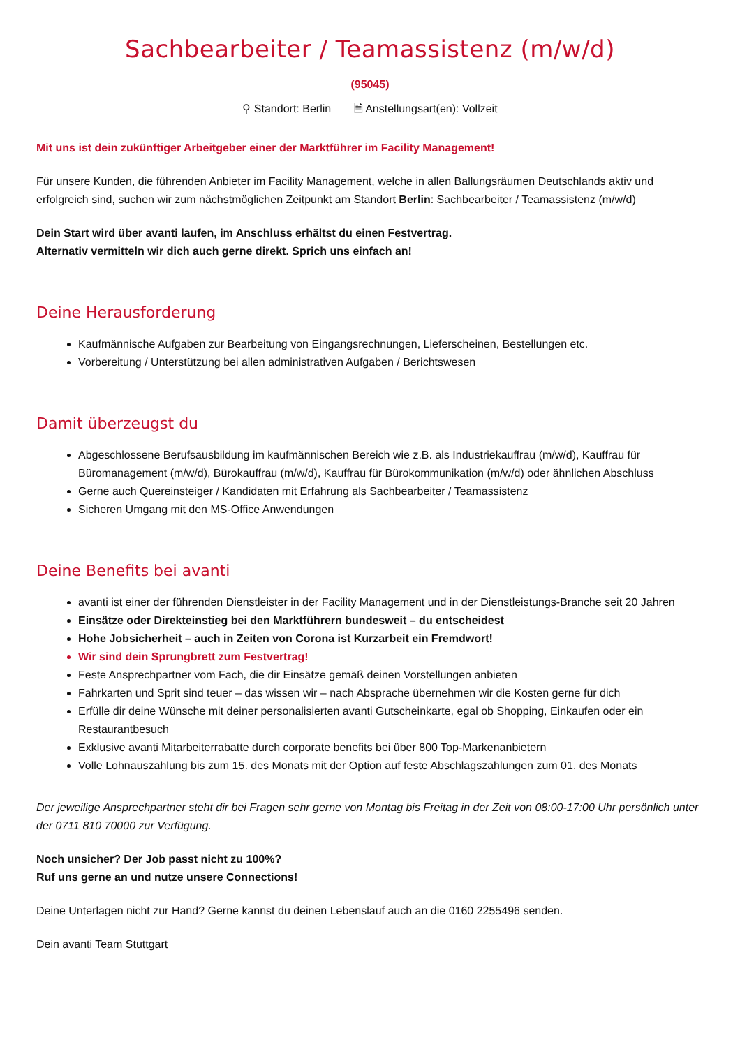Sachbearbeiter / Teamassistenz (m/w/d)
(95045)
⚲ Standort: Berlin 🗎 Anstellungsart(en): Vollzeit
Mit uns ist dein zukünftiger Arbeitgeber einer der Marktführer im Facility Management!
Für unsere Kunden, die führenden Anbieter im Facility Management, welche in allen Ballungsräumen Deutschlands aktiv und erfolgreich sind, suchen wir zum nächstmöglichen Zeitpunkt am Standort Berlin: Sachbearbeiter / Teamassistenz (m/w/d)
Dein Start wird über avanti laufen, im Anschluss erhältst du einen Festvertrag.
Alternativ vermitteln wir dich auch gerne direkt. Sprich uns einfach an!
Deine Herausforderung
Kaufmännische Aufgaben zur Bearbeitung von Eingangsrechnungen, Lieferscheinen, Bestellungen etc.
Vorbereitung / Unterstützung bei allen administrativen Aufgaben / Berichtswesen
Damit überzeugst du
Abgeschlossene Berufsausbildung im kaufmännischen Bereich wie z.B. als Industriekauffrau (m/w/d), Kauffrau für Büromanagement (m/w/d), Bürokauffrau (m/w/d), Kauffrau für Bürokommunikation (m/w/d) oder ähnlichen Abschluss
Gerne auch Quereinsteiger / Kandidaten mit Erfahrung als Sachbearbeiter / Teamassistenz
Sicheren Umgang mit den MS-Office Anwendungen
Deine Benefits bei avanti
avanti ist einer der führenden Dienstleister in der Facility Management und in der Dienstleistungs-Branche seit 20 Jahren
Einsätze oder Direkteinstieg bei den Marktführern bundesweit – du entscheidest
Hohe Jobsicherheit – auch in Zeiten von Corona ist Kurzarbeit ein Fremdwort!
Wir sind dein Sprungbrett zum Festvertrag!
Feste Ansprechpartner vom Fach, die dir Einsätze gemäß deinen Vorstellungen anbieten
Fahrkarten und Sprit sind teuer – das wissen wir – nach Absprache übernehmen wir die Kosten gerne für dich
Erfülle dir deine Wünsche mit deiner personalisierten avanti Gutscheinkarte, egal ob Shopping, Einkaufen oder ein Restaurantbesuch
Exklusive avanti Mitarbeiterrabatte durch corporate benefits bei über 800 Top-Markenanbietern
Volle Lohnauszahlung bis zum 15. des Monats mit der Option auf feste Abschlagszahlungen zum 01. des Monats
Der jeweilige Ansprechpartner steht dir bei Fragen sehr gerne von Montag bis Freitag in der Zeit von 08:00-17:00 Uhr persönlich unter der 0711 810 70000 zur Verfügung.
Noch unsicher? Der Job passt nicht zu 100%?
Ruf uns gerne an und nutze unsere Connections!
Deine Unterlagen nicht zur Hand? Gerne kannst du deinen Lebenslauf auch an die 0160 2255496 senden.
Dein avanti Team Stuttgart